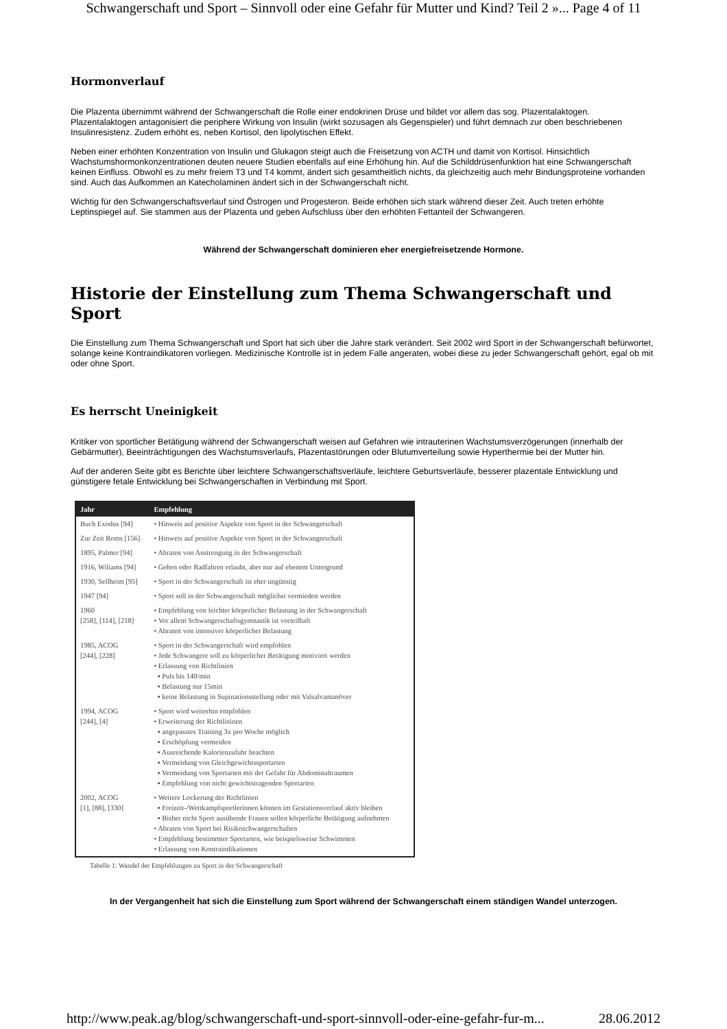Schwangerschaft und Sport – Sinnvoll oder eine Gefahr für Mutter und Kind? Teil 2 »... Page 4 of 11
Hormonverlauf
Die Plazenta übernimmt während der Schwangerschaft die Rolle einer endokrinen Drüse und bildet vor allem das sog. Plazentalaktogen. Plazentalaktogen antagonisiert die periphere Wirkung von Insulin (wirkt sozusagen als Gegenspieler) und führt demnach zur oben beschriebenen Insulinresistenz. Zudem erhöht es, neben Kortisol, den lipolytischen Effekt.
Neben einer erhöhten Konzentration von Insulin und Glukagon steigt auch die Freisetzung von ACTH und damit von Kortisol. Hinsichtlich Wachstumshormonkonzentrationen deuten neuere Studien ebenfalls auf eine Erhöhung hin. Auf die Schilddrüsenfunktion hat eine Schwangerschaft keinen Einfluss. Obwohl es zu mehr freiem T3 und T4 kommt, ändert sich gesamtheitlich nichts, da gleichzeitig auch mehr Bindungsproteine vorhanden sind. Auch das Aufkommen an Katecholaminen ändert sich in der Schwangerschaft nicht.
Wichtig für den Schwangerschaftsverlauf sind Östrogen und Progesteron. Beide erhöhen sich stark während dieser Zeit. Auch treten erhöhte Leptinspiegel auf. Sie stammen aus der Plazenta und geben Aufschluss über den erhöhten Fettanteil der Schwangeren.
Während der Schwangerschaft dominieren eher energiefreisetzende Hormone.
Historie der Einstellung zum Thema Schwangerschaft und Sport
Die Einstellung zum Thema Schwangerschaft und Sport hat sich über die Jahre stark verändert. Seit 2002 wird Sport in der Schwangerschaft befürwortet, solange keine Kontraindikatoren vorliegen. Medizinische Kontrolle ist in jedem Falle angeraten, wobei diese zu jeder Schwangerschaft gehört, egal ob mit oder ohne Sport.
Es herrscht Uneinigkeit
Kritiker von sportlicher Betätigung während der Schwangerschaft weisen auf Gefahren wie intrauterinen Wachstumsverzögerungen (innerhalb der Gebärmutter), Beeinträchtigungen des Wachstumsverlaufs, Plazentastörungen oder Blutumverteilung sowie Hyperthermie bei der Mutter hin.
Auf der anderen Seite gibt es Berichte über leichtere Schwangerschaftsverläufe, leichtere Geburtsverläufe, besserer plazentale Entwicklung und günstigere fetale Entwicklung bei Schwangerschaften in Verbindung mit Sport.
| Jahr | Empfehlung |
| --- | --- |
| Buch Exodus [94] | • Hinweis auf positive Aspekte von Sport in der Schwangerschaft |
| Zur Zeit Roms [156] | • Hinweis auf positive Aspekte von Sport in der Schwangerschaft |
| 1895, Palmer [94] | • Abraten von Anstrengung in der Schwangerschaft |
| 1916, Wiliams [94] | • Gehen oder Radfahren erlaubt, aber nur auf ebenem Untergrund |
| 1930, Sellheim [95] | • Sport in der Schwangerschaft ist eher ungünstig |
| 1947 [94] | • Sport soll in der Schwangerschaft möglichst vermieden werden |
| 1960 [258], [114], [218] | • Empfehlung von leichter körperlicher Belastung in der Schwangerschaft • Vor allem Schwangerschaftsgymnastik ist vorteilhaft • Abraten von intensiver körperlicher Belastung |
| 1985, ACOG [244], [228] | • Sport in der Schwangerschaft wird empfohlen • Jede Schwangere soll zu körperlicher Betätigung motiviert werden • Erlassung von Richtlinien ▪ Puls bis 140/min ▪ Belastung nur 15min ▪ keine Belastung in Supinationsstellung oder mit Valsalvamanöver |
| 1994, ACOG [244], [4] | • Sport wird weiterhin empfohlen • Erweiterung der Richtlininen ▪ angepasstes Training 3x pro Woche möglich ▪ Erschöpfung vermeiden ▪ Ausreichende Kalorienzufuhr beachten ▪ Vermeidung von Gleichgewichtssportarten ▪ Vermeidung von Sportarten mit der Gefahr für Abdominaltraumen ▪ Empfehlung von nicht gewichtstragenden Sportarten |
| 2002, ACOG [1], [88], [330] | • Weitere Lockerung der Richtlinien ▪ Freizeit-/Wettkampfsportlerinnen können im Gestationsverlauf aktiv bleiben ▪ Bisher nicht Sport ausübende Frauen sollen körperliche Betätigung aufnehmen • Abraten von Sport bei Risikoschwangerschaften • Empfehlung bestimmter Sportarten, wie beispielsweise Schwimmen • Erlassung von Kontraindikationen |
Tabelle 1: Wandel der Empfehlungen zu Sport in der Schwangerschaft
In der Vergangenheit hat sich die Einstellung zum Sport während der Schwangerschaft einem ständigen Wandel unterzogen.
http://www.peak.ag/blog/schwangerschaft-und-sport-sinnvoll-oder-eine-gefahr-fur-m... 28.06.2012